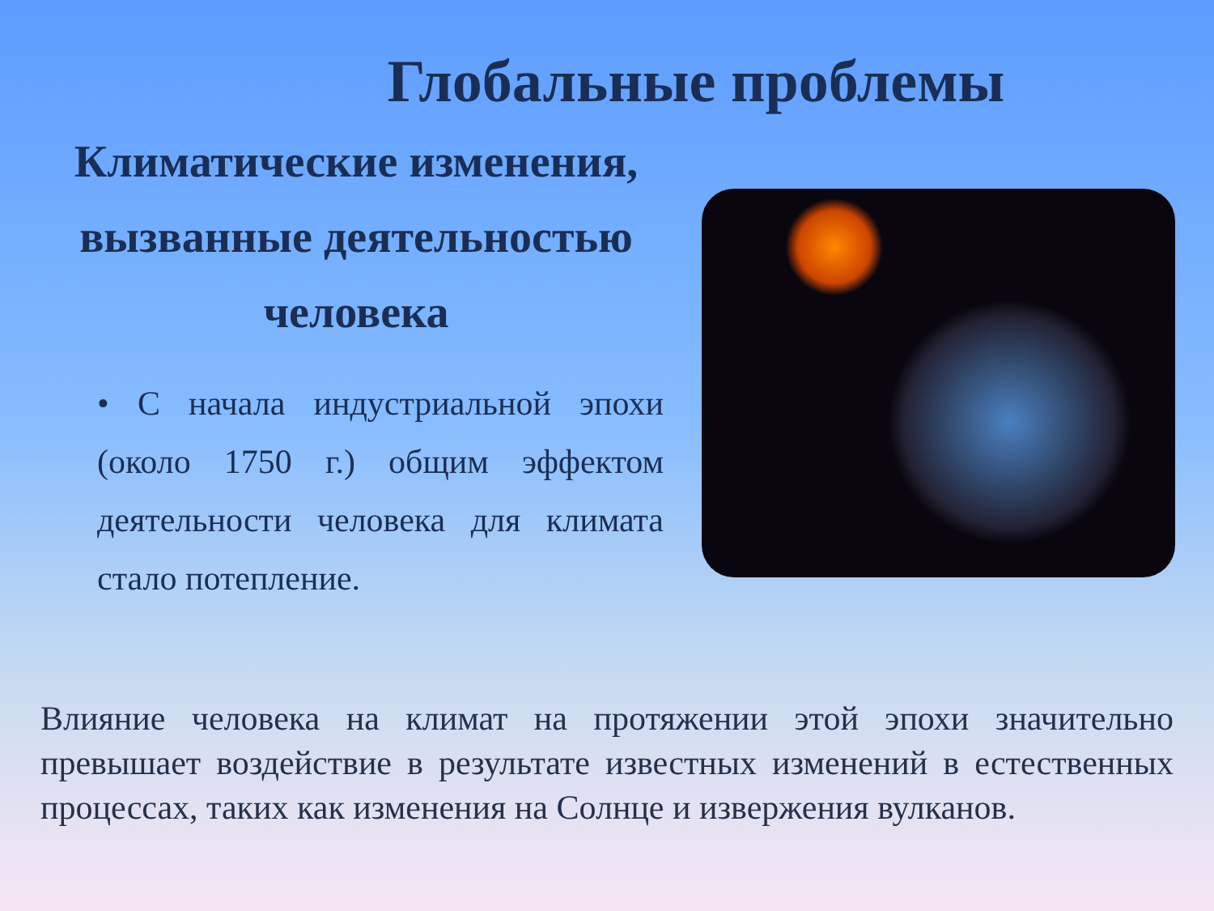Глобальные проблемы
Климатические изменения, вызванные деятельностью человека
• С начала индустриальной эпохи (около 1750 г.) общим эффектом деятельности человека для климата стало потепление.
Влияние человека на климат на протяжении этой эпохи значительно превышает воздействие в результате известных изменений в естественных процессах, таких как изменения на Солнце и извержения вулканов.